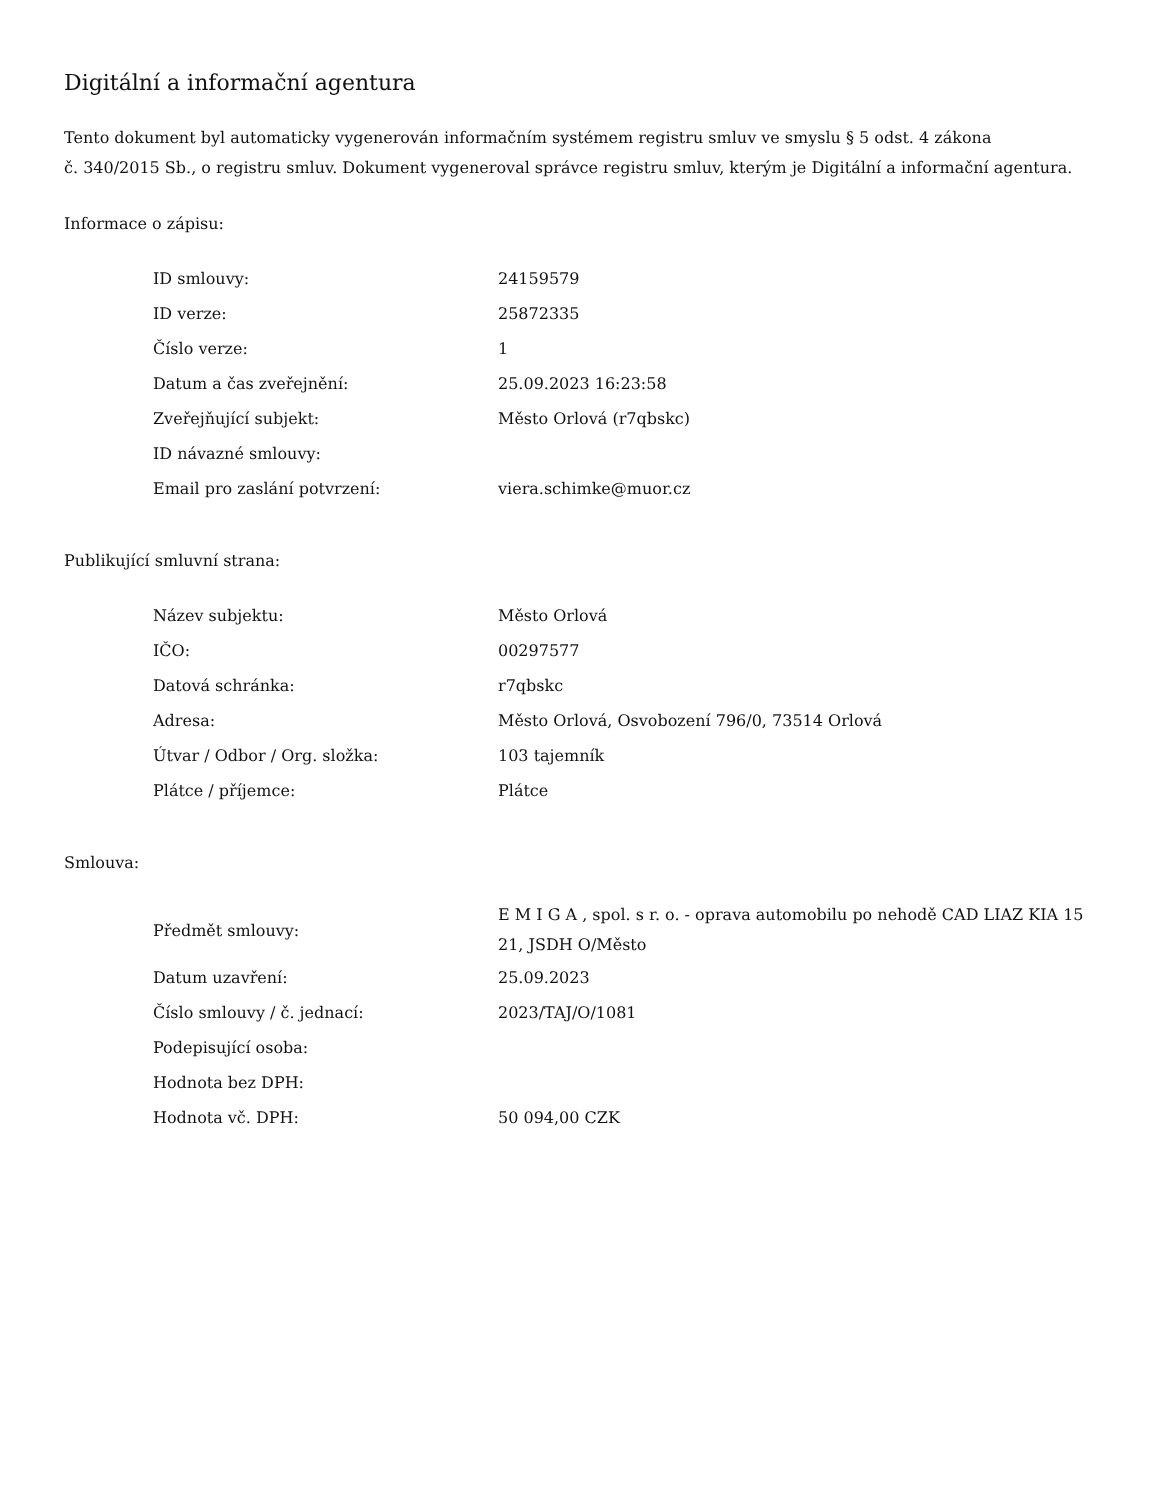Digitální a informační agentura
Tento dokument byl automaticky vygenerován informačním systémem registru smluv ve smyslu § 5 odst. 4 zákona
č. 340/2015 Sb., o registru smluv. Dokument vygeneroval správce registru smluv, kterým je Digitální a informační agentura.
Informace o zápisu:
| ID smlouvy: | 24159579 |
| ID verze: | 25872335 |
| Číslo verze: | 1 |
| Datum a čas zveřejnění: | 25.09.2023 16:23:58 |
| Zveřejňující subjekt: | Město Orlová (r7qbskc) |
| ID návazné smlouvy: | |
| Email pro zaslání potvrzení: | viera.schimke@muor.cz |
Publikující smluvní strana:
| Název subjektu: | Město Orlová |
| IČO: | 00297577 |
| Datová schránka: | r7qbskc |
| Adresa: | Město Orlová, Osvobození 796/0, 73514 Orlová |
| Útvar / Odbor / Org. složka: | 103 tajemník |
| Plátce / příjemce: | Plátce |
Smlouva:
| Předmět smlouvy: | E M I G A , spol. s r. o. - oprava automobilu po nehodě CAD LIAZ KIA 15 21, JSDH O/Město |
| Datum uzavření: | 25.09.2023 |
| Číslo smlouvy / č. jednací: | 2023/TAJ/O/1081 |
| Podepisující osoba: | |
| Hodnota bez DPH: | |
| Hodnota vč. DPH: | 50 094,00 CZK |